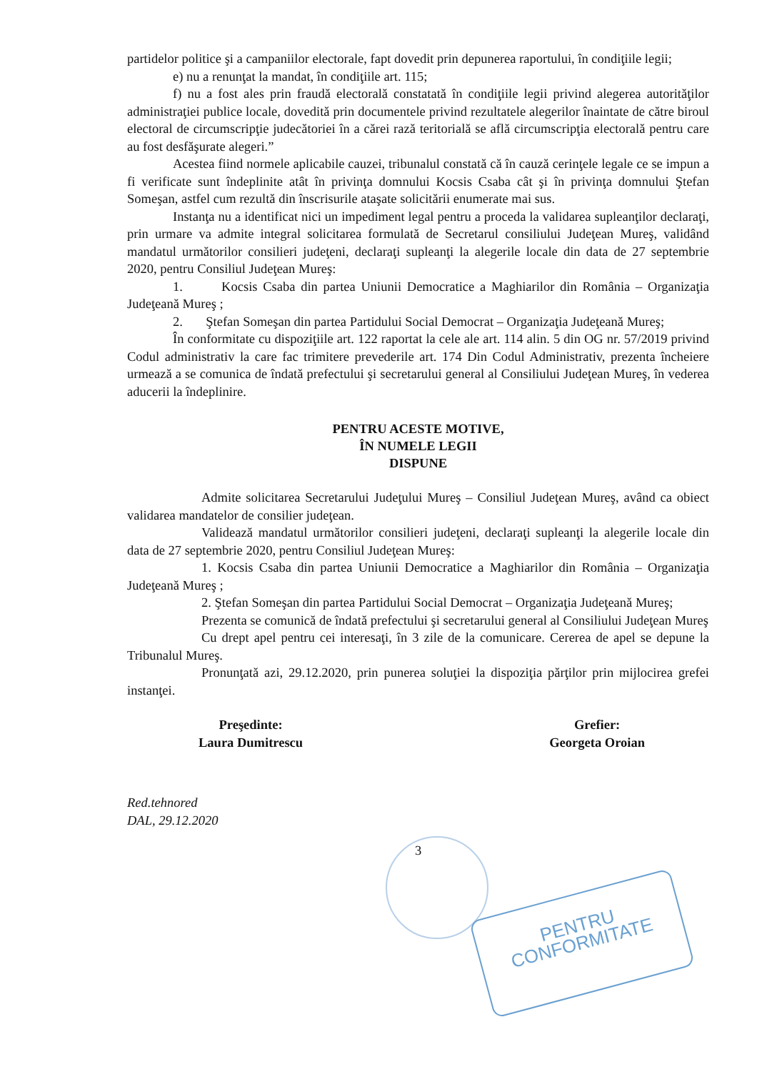partidelor politice şi a campaniilor electorale, fapt dovedit prin depunerea raportului, în condiţiile legii;
e) nu a renunţat la mandat, în condiţiile art. 115;
f) nu a fost ales prin fraudă electorală constatată în condiţiile legii privind alegerea autorităţilor administraţiei publice locale, dovedită prin documentele privind rezultatele alegerilor înaintate de către biroul electoral de circumscripţie judecătoriei în a cărei rază teritorială se află circumscripţia electorală pentru care au fost desfăşurate alegeri.”
Acestea fiind normele aplicabile cauzei, tribunalul constată că în cauză cerinţele legale ce se impun a fi verificate sunt îndeplinite atât în privinţa domnului Kocsis Csaba cât şi în privinţa domnului Ştefan Someşan, astfel cum rezultă din înscrisurile ataşate solicitării enumerate mai sus.
Instanţa nu a identificat nici un impediment legal pentru a proceda la validarea supleanţilor declaraţi, prin urmare va admite integral solicitarea formulată de Secretarul consiliului Judeţean Mureş, validând mandatul următorilor consilieri judeţeni, declaraţi supleanţi la alegerile locale din data de 27 septembrie 2020, pentru Consiliul Judeţean Mureş:
1. Kocsis Csaba din partea Uniunii Democratice a Maghiarilor din România – Organizaţia Judeţeană Mureş ;
2. Ştefan Someşan din partea Partidului Social Democrat – Organizaţia Judeţeană Mureş;
În conformitate cu dispoziţiile art. 122 raportat la cele ale art. 114 alin. 5 din OG nr. 57/2019 privind Codul administrativ la care fac trimitere prevederile art. 174 Din Codul Administrativ, prezenta încheiere urmează a se comunica de îndată prefectului şi secretarului general al Consiliului Judeţean Mureş, în vederea aducerii la îndeplinire.
PENTRU ACESTE MOTIVE,
ÎN NUMELE LEGII
DISPUNE
Admite solicitarea Secretarului Judeţului Mureş – Consiliul Judeţean Mureş, având ca obiect validarea mandatelor de consilier judeţean.
Validează mandatul următorilor consilieri judeţeni, declaraţi supleanţi la alegerile locale din data de 27 septembrie 2020, pentru Consiliul Judeţean Mureş:
1. Kocsis Csaba din partea Uniunii Democratice a Maghiarilor din România – Organizaţia Judeţeană Mureş ;
2. Ştefan Someşan din partea Partidului Social Democrat – Organizaţia Judeţeană Mureş;
Prezenta se comunică de îndată prefectului şi secretarului general al Consiliului Judeţean Mureş
Cu drept apel pentru cei interesaţi, în 3 zile de la comunicare. Cererea de apel se depune la Tribunalul Mureş.
Pronunţată azi, 29.12.2020, prin punerea soluţiei la dispoziţia părţilor prin mijlocirea grefei instanţei.
Preşedinte:
Laura Dumitrescu
Grefier:
Georgeta Oroian
Red.tehnored
DAL, 29.12.2020
3
PENTRU
CONFORMITATE